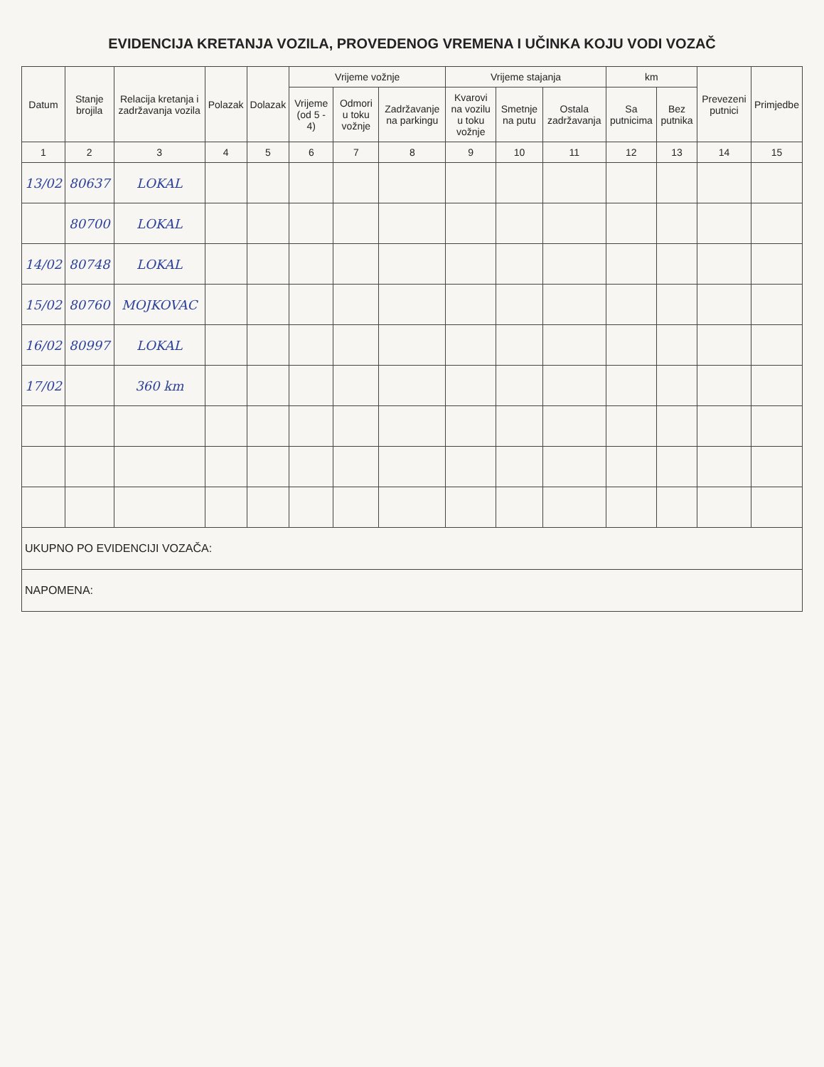EVIDENCIJA KRETANJA VOZILA, PROVEDENOG VREMENA I UČINKA KOJU VODI VOZAČ
| Datum | Stanje brojila | Relacija kretanja i zadržavanja vozila | Polazak | Dolazak | Vrijeme vožnje | | | Vrijeme stajanja | | | km | | Prevezeni putnici | Primjedbe |
| --- | --- | --- | --- | --- | --- | --- | --- | --- | --- | --- | --- | --- | --- | --- |
| | | | | | Vrijeme (od 5 - 4) | Odmori u toku vožnje | Zadržavanje na parkingu | Kvarovi na vozilu u toku vožnje | Smetnje na putu | Ostala zadržavanja | Sa putnicima | Bez putnika | | |
| 1 | 2 | 3 | 4 | 5 | 6 | 7 | 8 | 9 | 10 | 11 | 12 | 13 | 14 | 15 |
| 13/02 | 80637 | LOKAL | | | | | | | | | | | | |
| | 80700 | LOKAL | | | | | | | | | | | | |
| 14/02 | 80748 | LOKAL | | | | | | | | | | | | |
| 15/02 | 80760 | MOJKOVAC | | | | | | | | | | | | |
| 16/02 | 80997 | LOKAL | | | | | | | | | | | | |
| 17/02 | | 360 km | | | | | | | | | | | | |
| UKUPNO PO EVIDENCIJI VOZAČA: | | | | | | | | | | | | | | |
| NAPOMENA: | | | | | | | | | | | | | | |